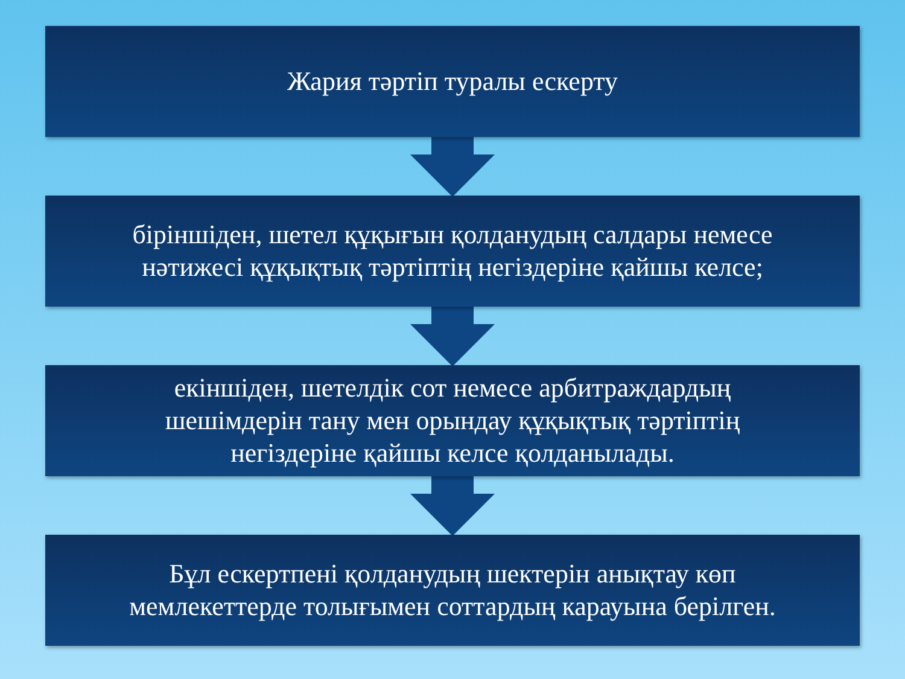Жария тәртіп туралы ескерту
біріншіден, шетел құқығын қолданудың салдары немесе
нәтижесі құқықтық тәртіптің негіздеріне қайшы келсе;
екіншіден, шетелдік сот немесе арбитраждардың
шешімдерін тану мен орындау құқықтық тәртіптің
негіздеріне қайшы келсе қолданылады.
Бұл ескертпені қолданудың шектерін анықтау көп
мемлекеттерде толығымен соттардың карауына берілген.